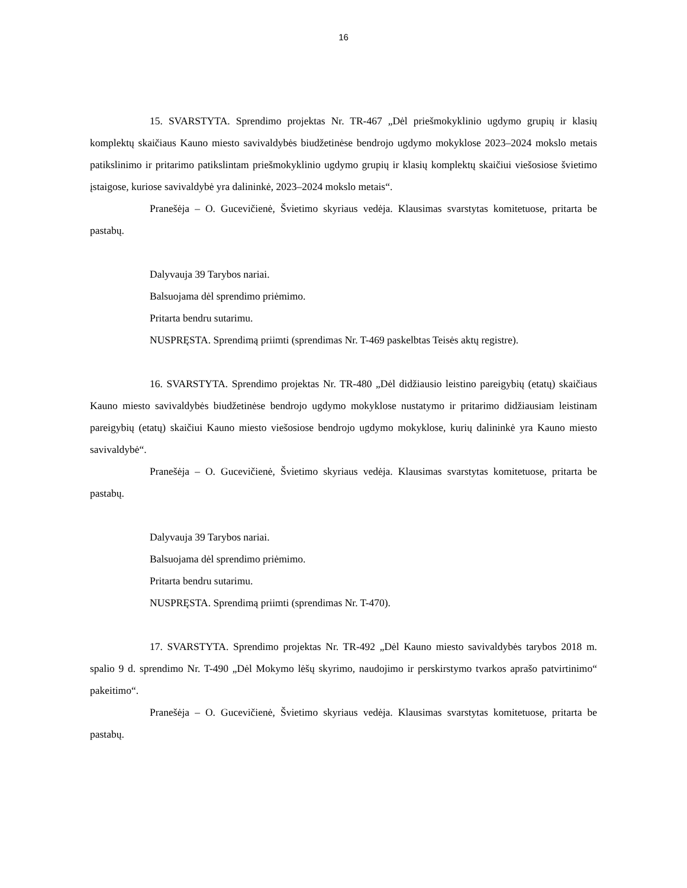16
15. SVARSTYTA. Sprendimo projektas Nr. TR-467 „Dėl priešmokyklinio ugdymo grupių ir klasių komplektų skaičiaus Kauno miesto savivaldybės biudžetinėse bendrojo ugdymo mokyklose 2023–2024 mokslo metais patikslinimo ir pritarimo patikslintam priešmokyklinio ugdymo grupių ir klasių komplektų skaičiui viešosiose švietimo įstaigose, kuriose savivaldybė yra dalininkė, 2023–2024 mokslo metais“.
Pranešėja – O. Gucevičienė, Švietimo skyriaus vedėja. Klausimas svarstytas komitetuose, pritarta be pastabų.
Dalyvauja 39 Tarybos nariai.
Balsuojama dėl sprendimo priėmimo.
Pritarta bendru sutarimu.
NUSPRĘSTA. Sprendimą priimti (sprendimas Nr. T-469 paskelbtas Teisės aktų registre).
16. SVARSTYTA. Sprendimo projektas Nr. TR-480 „Dėl didžiausio leistino pareigybių (etatų) skaičiaus Kauno miesto savivaldybės biudžetinėse bendrojo ugdymo mokyklose nustatymo ir pritarimo didžiausiam leistinam pareigybių (etatų) skaičiui Kauno miesto viešosiose bendrojo ugdymo mokyklose, kurių dalininkė yra Kauno miesto savivaldybė“.
Pranešėja – O. Gucevičienė, Švietimo skyriaus vedėja. Klausimas svarstytas komitetuose, pritarta be pastabų.
Dalyvauja 39 Tarybos nariai.
Balsuojama dėl sprendimo priėmimo.
Pritarta bendru sutarimu.
NUSPRĘSTA. Sprendimą priimti (sprendimas Nr. T-470).
17. SVARSTYTA. Sprendimo projektas Nr. TR-492 „Dėl Kauno miesto savivaldybės tarybos 2018 m. spalio 9 d. sprendimo Nr. T-490 „Dėl Mokymo lėšų skyrimo, naudojimo ir perskirstymo tvarkos aprašo patvirtinimo“ pakeitimo“.
Pranešėja – O. Gucevičienė, Švietimo skyriaus vedėja. Klausimas svarstytas komitetuose, pritarta be pastabų.